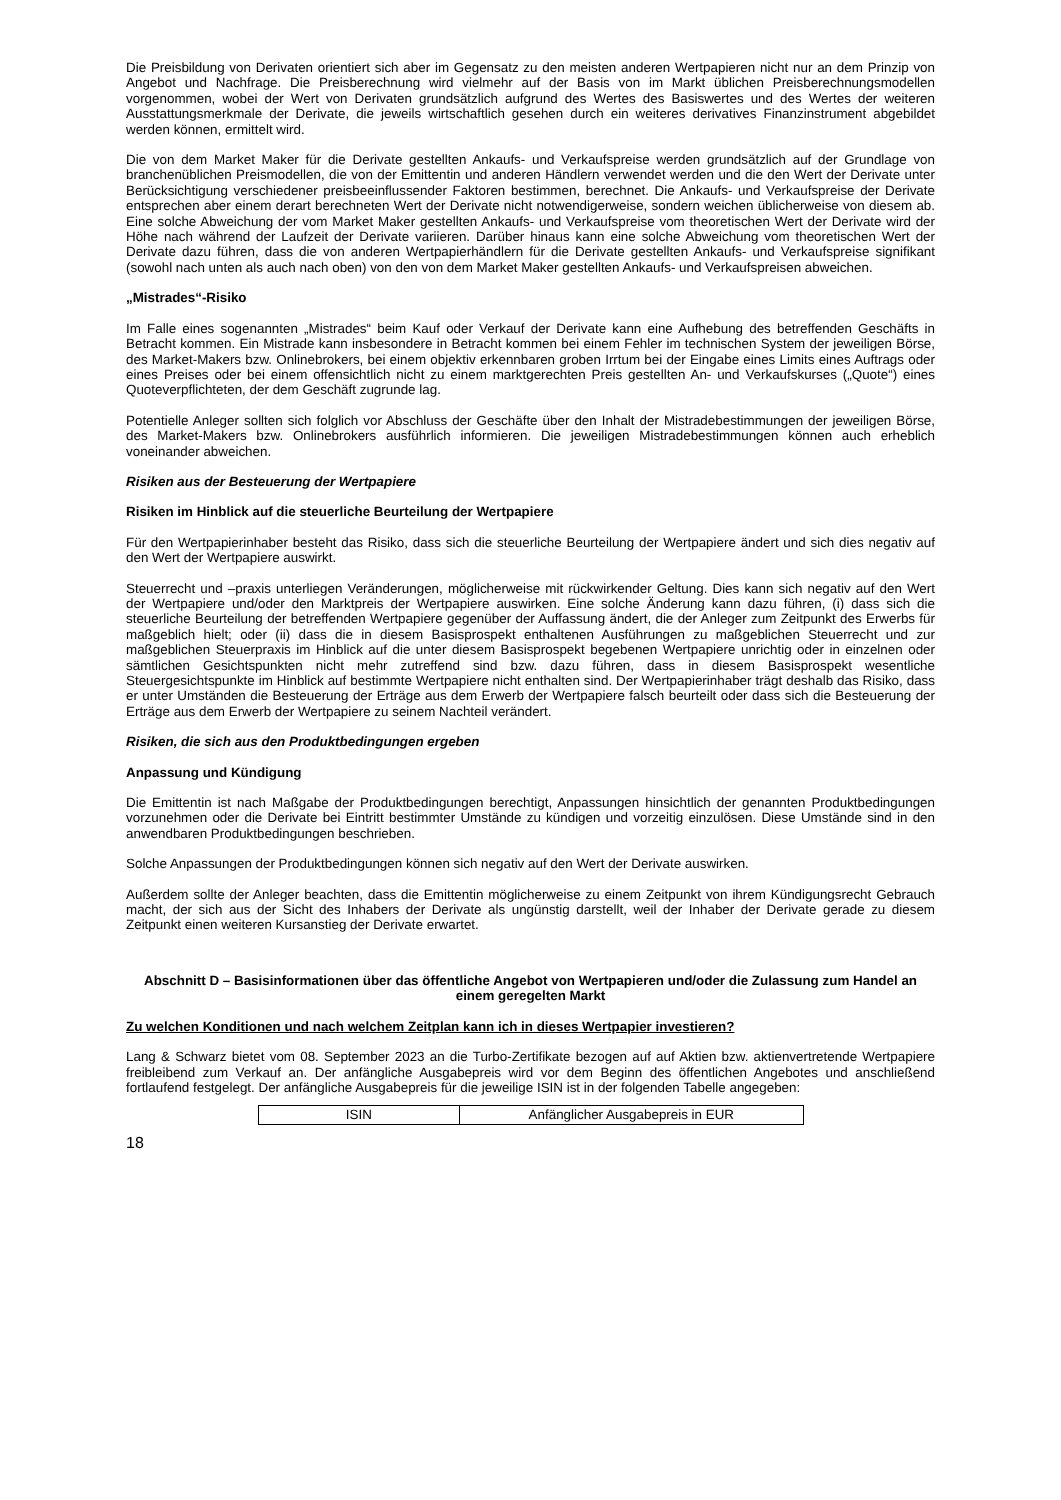Die Preisbildung von Derivaten orientiert sich aber im Gegensatz zu den meisten anderen Wertpapieren nicht nur an dem Prinzip von Angebot und Nachfrage. Die Preisberechnung wird vielmehr auf der Basis von im Markt üblichen Preisberechnungsmodellen vorgenommen, wobei der Wert von Derivaten grundsätzlich aufgrund des Wertes des Basiswertes und des Wertes der weiteren Ausstattungsmerkmale der Derivate, die jeweils wirtschaftlich gesehen durch ein weiteres derivatives Finanzinstrument abgebildet werden können, ermittelt wird.
Die von dem Market Maker für die Derivate gestellten Ankaufs- und Verkaufspreise werden grundsätzlich auf der Grundlage von branchenüblichen Preismodellen, die von der Emittentin und anderen Händlern verwendet werden und die den Wert der Derivate unter Berücksichtigung verschiedener preisbeeinflussender Faktoren bestimmen, berechnet. Die Ankaufs- und Verkaufspreise der Derivate entsprechen aber einem derart berechneten Wert der Derivate nicht notwendigerweise, sondern weichen üblicherweise von diesem ab. Eine solche Abweichung der vom Market Maker gestellten Ankaufs- und Verkaufspreise vom theoretischen Wert der Derivate wird der Höhe nach während der Laufzeit der Derivate variieren. Darüber hinaus kann eine solche Abweichung vom theoretischen Wert der Derivate dazu führen, dass die von anderen Wertpapierhändlern für die Derivate gestellten Ankaufs- und Verkaufspreise signifikant (sowohl nach unten als auch nach oben) von den von dem Market Maker gestellten Ankaufs- und Verkaufspreisen abweichen.
„Mistrades“-Risiko
Im Falle eines sogenannten „Mistrades“ beim Kauf oder Verkauf der Derivate kann eine Aufhebung des betreffenden Geschäfts in Betracht kommen. Ein Mistrade kann insbesondere in Betracht kommen bei einem Fehler im technischen System der jeweiligen Börse, des Market-Makers bzw. Onlinebrokers, bei einem objektiv erkennbaren groben Irrtum bei der Eingabe eines Limits eines Auftrags oder eines Preises oder bei einem offensichtlich nicht zu einem marktgerechten Preis gestellten An- und Verkaufskurses („Quote“) eines Quoteverpflichteten, der dem Geschäft zugrunde lag.
Potentielle Anleger sollten sich folglich vor Abschluss der Geschäfte über den Inhalt der Mistradebestimmungen der jeweiligen Börse, des Market-Makers bzw. Onlinebrokers ausführlich informieren. Die jeweiligen Mistradebestimmungen können auch erheblich voneinander abweichen.
Risiken aus der Besteuerung der Wertpapiere
Risiken im Hinblick auf die steuerliche Beurteilung der Wertpapiere
Für den Wertpapierinhaber besteht das Risiko, dass sich die steuerliche Beurteilung der Wertpapiere ändert und sich dies negativ auf den Wert der Wertpapiere auswirkt.
Steuerrecht und –praxis unterliegen Veränderungen, möglicherweise mit rückwirkender Geltung. Dies kann sich negativ auf den Wert der Wertpapiere und/oder den Marktpreis der Wertpapiere auswirken. Eine solche Änderung kann dazu führen, (i) dass sich die steuerliche Beurteilung der betreffenden Wertpapiere gegenüber der Auffassung ändert, die der Anleger zum Zeitpunkt des Erwerbs für maßgeblich hielt; oder (ii) dass die in diesem Basisprospekt enthaltenen Ausführungen zu maßgeblichen Steuerrecht und zur maßgeblichen Steuerpraxis im Hinblick auf die unter diesem Basisprospekt begebenen Wertpapiere unrichtig oder in einzelnen oder sämtlichen Gesichtspunkten nicht mehr zutreffend sind bzw. dazu führen, dass in diesem Basisprospekt wesentliche Steuergesichtspunkte im Hinblick auf bestimmte Wertpapiere nicht enthalten sind. Der Wertpapierinhaber trägt deshalb das Risiko, dass er unter Umständen die Besteuerung der Erträge aus dem Erwerb der Wertpapiere falsch beurteilt oder dass sich die Besteuerung der Erträge aus dem Erwerb der Wertpapiere zu seinem Nachteil verändert.
Risiken, die sich aus den Produktbedingungen ergeben
Anpassung und Kündigung
Die Emittentin ist nach Maßgabe der Produktbedingungen berechtigt, Anpassungen hinsichtlich der genannten Produktbedingungen vorzunehmen oder die Derivate bei Eintritt bestimmter Umstände zu kündigen und vorzeitig einzulösen. Diese Umstände sind in den anwendbaren Produktbedingungen beschrieben.
Solche Anpassungen der Produktbedingungen können sich negativ auf den Wert der Derivate auswirken.
Außerdem sollte der Anleger beachten, dass die Emittentin möglicherweise zu einem Zeitpunkt von ihrem Kündigungsrecht Gebrauch macht, der sich aus der Sicht des Inhabers der Derivate als ungünstig darstellt, weil der Inhaber der Derivate gerade zu diesem Zeitpunkt einen weiteren Kursanstieg der Derivate erwartet.
Abschnitt D – Basisinformationen über das öffentliche Angebot von Wertpapieren und/oder die Zulassung zum Handel an einem geregelten Markt
Zu welchen Konditionen und nach welchem Zeitplan kann ich in dieses Wertpapier investieren?
Lang & Schwarz bietet vom 08. September 2023 an die Turbo-Zertifikate bezogen auf auf Aktien bzw. aktienvertretende Wertpapiere freibleibend zum Verkauf an. Der anfängliche Ausgabepreis wird vor dem Beginn des öffentlichen Angebotes und anschließend fortlaufend festgelegt. Der anfängliche Ausgabepreis für die jeweilige ISIN ist in der folgenden Tabelle angegeben:
| ISIN | Anfänglicher Ausgabepreis in EUR |
18